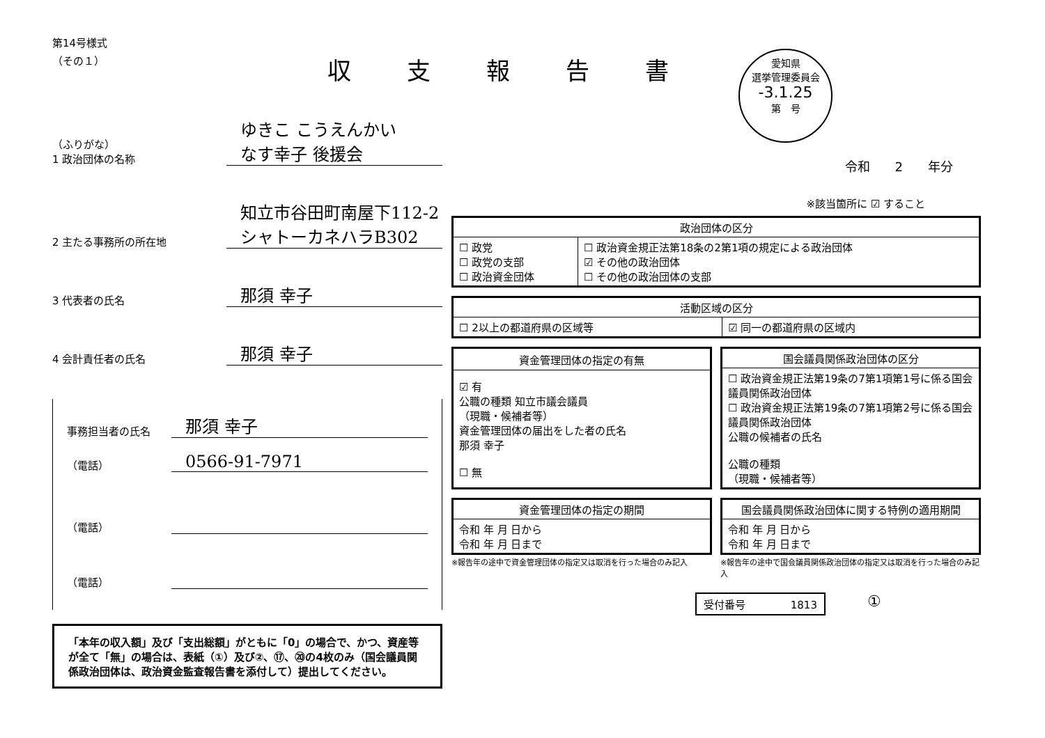第14号様式
（その１）
（ふりがな）
1 政治団体の名称
ゆきこ こうえんかい
なす幸子 後援会
2 主たる事務所の所在地
知立市谷田町南屋下112-2 シャトーカネハラB302
3 代表者の氏名
那須 幸子
4 会計責任者の氏名
那須 幸子
事務担当者の氏名
那須 幸子
（電話）
0566-91-7971
（電話）
（電話）
「本年の収入額」及び「支出総額」がともに「0」の場合で、かつ、資産等が全て「無」の場合は、表紙（①）及び②、⑰、⑳の4枚のみ（国会議員関係政治団体は、政治資金監査報告書を添付して）提出してください。
収支報告書
愛知県
選挙管理委員会
-3.1.25
第　号
令和　　2　　年分
※該当箇所に ☑ すること
| 政治団体の区分 | |
| --- | --- |
| ☐ 政党 ☐ 政党の支部 ☐ 政治資金団体 | ☐ 政治資金規正法第18条の2第1項の規定による政治団体 ☑ その他の政治団体 ☐ その他の政治団体の支部 |
| 活動区域の区分 | |
| --- | --- |
| ☐ 2以上の都道府県の区域等 | ☑ 同一の都道府県の区域内 |
| 資金管理団体の指定の有無 |
| --- |
| ☑ 有 公職の種類 知立市議会議員 （現職・候補者等） 資金管理団体の届出をした者の氏名 那須 幸子 ☐ 無 |
| 国会議員関係政治団体の区分 |
| --- |
| ☐ 政治資金規正法第19条の7第1項第1号に係る国会議員関係政治団体 ☐ 政治資金規正法第19条の7第1項第2号に係る国会議員関係政治団体 公職の候補者の氏名 公職の種類 （現職・候補者等） |
| 資金管理団体の指定の期間 |
| --- |
| 令和 年 月 日から 令和 年 月 日まで |
※報告年の途中で資金管理団体の指定又は取消を行った場合のみ記入
| 国会議員関係政治団体に関する特例の適用期間 |
| --- |
| 令和 年 月 日から 令和 年 月 日まで |
※報告年の途中で国会議員関係政治団体の指定又は取消を行った場合のみ記入
受付番号 1813 ①